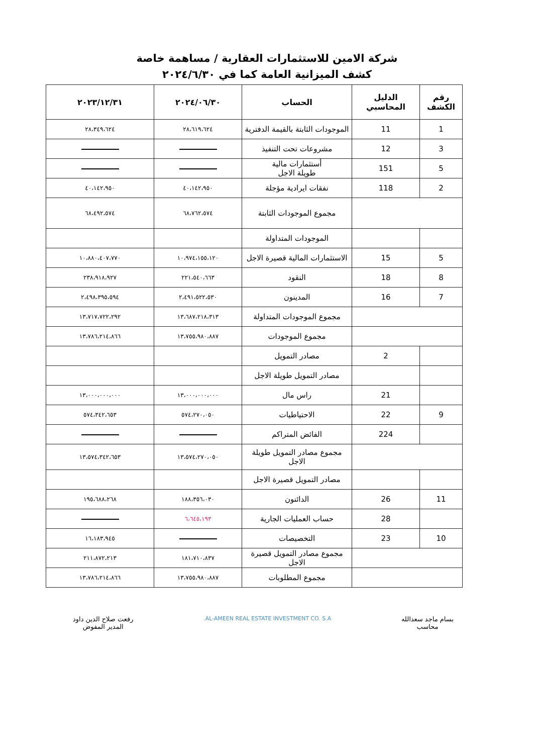شركة الامين للاستثمارات العقارية / مساهمة خاصة
كشف الميزانية العامة كما في ٢٠٢٤/٦/٣٠
| رقم الكشف | الدليل المحاسبي | الحساب | ٢٠٢٤/٠٦/٣٠ | ٢٠٢٣/١٢/٣١ |
| --- | --- | --- | --- | --- |
| 1 | 11 | الموجودات الثابتة بالقيمة الدفترية | ٢٨،٦١٩،٦٢٤ | ٢٨،٣٤٩،٦٢٤ |
| 3 | 12 | مشروعات تحت التنفيذ | | |
| 5 | 151 | أستثمارات مالية طويلة الاجل | | |
| 2 | 118 | نفقات ايرادية مؤجلة | ٤٠،١٤٢،٩٥٠ | ٤٠،١٤٢،٩٥٠ |
| | | مجموع الموجودات الثابتة | ٦٨،٧٦٢،٥٧٤ | ٦٨،٤٩٢،٥٧٤ |
| | | الموجودات المتداولة | | |
| 5 | 15 | الاستثمارات المالية قصيرة الاجل | ١٠،٩٧٤،١٥٥،١٢٠ | ١٠،٨٨٠،٤٠٧،٧٧٠ |
| 8 | 18 | النقود | ٢٢١،٥٤٠،٦٦٣ | ٢٣٨،٩١٨،٩٢٧ |
| 7 | 16 | المدينون | ٢،٤٩١،٥٢٢،٥٣٠ | ٢،٤٩٨،٣٩٥،٥٩٤ |
| | | مجموع الموجودات المتداولة | ١٣،٦٨٧،٢١٨،٣١٣ | ١٣،٧١٧،٧٢٢،٢٩٢ |
| | | مجموع الموجودات | ١٣،٧٥٥،٩٨٠،٨٨٧ | ١٣،٧٨٦،٢١٤،٨٦٦ |
| | 2 | مصادر التمويل | | |
| | | مصادر التمويل طويلة الاجل | | |
| | 21 | راس مال | ١٣،٠٠٠،٠٠٠،٠٠٠ | ١٣،٠٠٠،٠٠٠،٠٠٠ |
| 9 | 22 | الاحتياطيات | ٥٧٤،٢٧٠،٠٥٠ | ٥٧٤،٣٤٢،٦٥٣ |
| | 224 | الفائض المتراكم | | |
| | | مجموع مصادر التمويل طويلة الاجل | ١٣،٥٧٤،٢٧٠،٠٥٠ | ١٣،٥٧٤،٣٤٢،٦٥٣ |
| | | مصادر التمويل قصيرة الاجل | | |
| 11 | 26 | الدائنون | ١٨٨،٣٥٦،٠٣٠ | ١٩٥،٦٨٨،٢٦٨ |
| | 28 | حساب العمليات الجارية | ٦،٦٤٥،١٩٣ | |
| 10 | 23 | التخصيصات | | ١٦،١٨٣،٩٤٥ |
| | | مجموع مصادر التمويل قصيرة الاجل | ١٨١،٧١٠،٨٣٧ | ٢١١،٨٧٢،٢١٣ |
| | | مجموع المطلوبات | ١٣،٧٥٥،٩٨٠،٨٨٧ | ١٣،٧٨٦،٢١٤،٨٦٦ |
بسام ماجد سعدالله
محاسب
AL-AMEEN REAL ESTATE INVESTMENT CO. S.A.
رفعت صلاح الدين داود
المدير المفوض